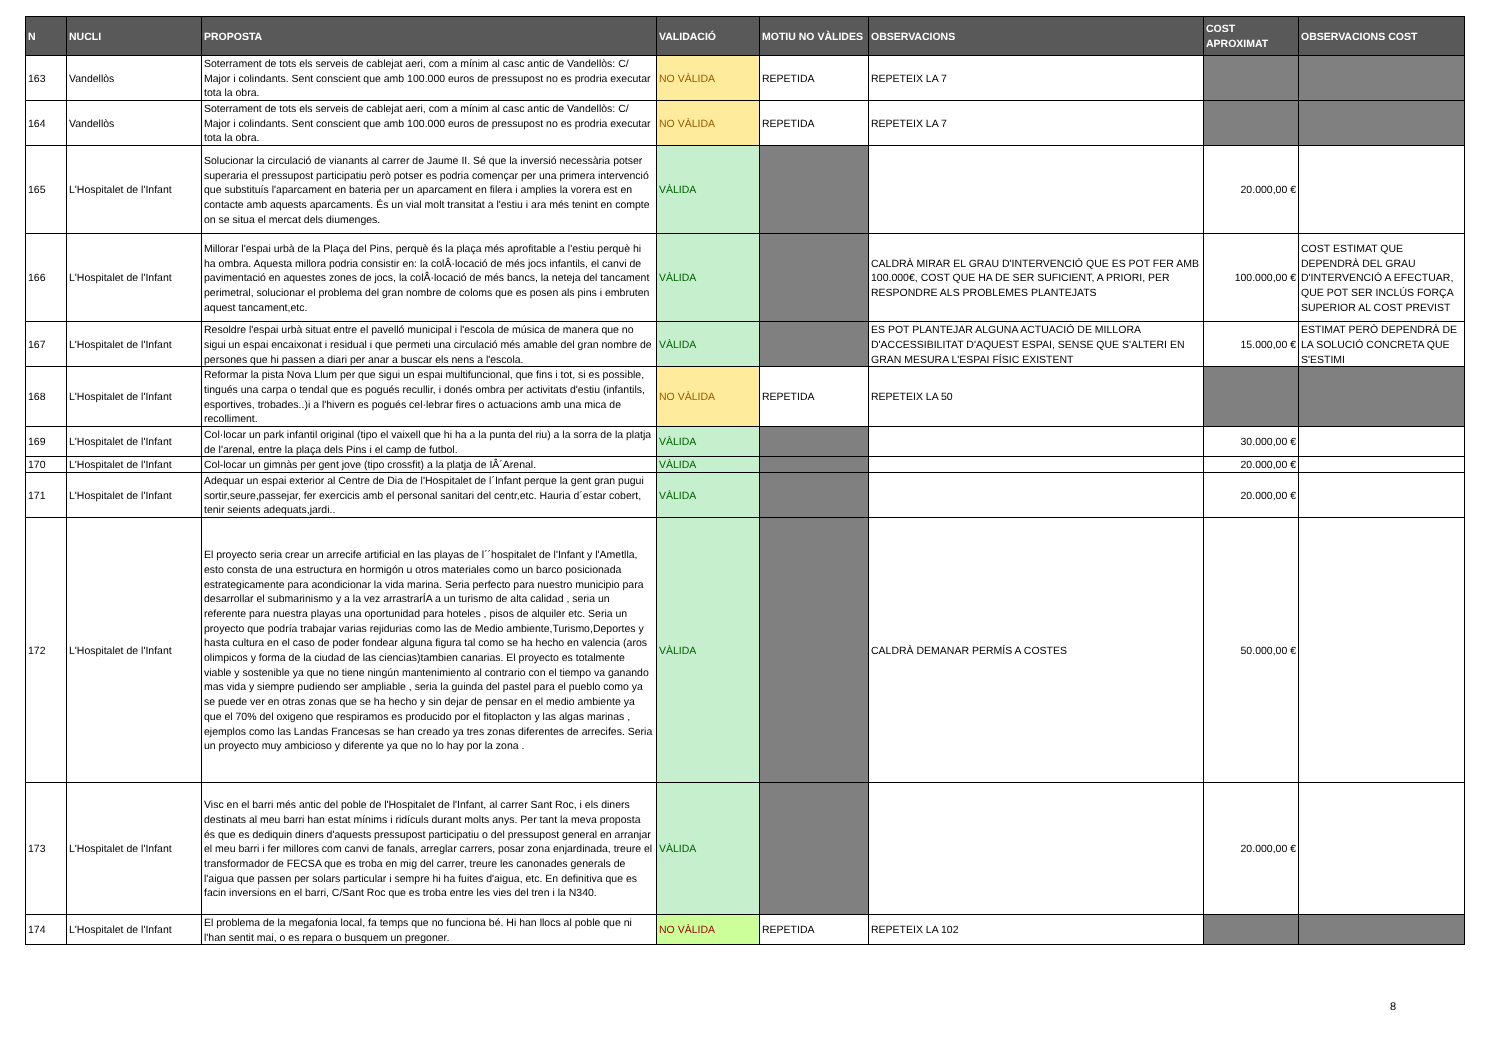| N | NUCLI | PROPOSTA | VALIDACIÓ | MOTIU NO VÀLIDES | OBSERVACIONS | COST APROXIMAT | OBSERVACIONS COST |
| --- | --- | --- | --- | --- | --- | --- | --- |
| 163 | Vandellòs | Soterrament de tots els serveis de cablejat aeri, com a mínim al casc antic de Vandellòs: C/ Major i colindants. Sent conscient que amb 100.000 euros de pressupost no es prodria executar tota la obra. | NO VÀLIDA | REPETIDA | REPETEIX LA 7 | | |
| 164 | Vandellòs | Soterrament de tots els serveis de cablejat aeri, com a mínim al casc antic de Vandellòs: C/ Major i colindants. Sent conscient que amb 100.000 euros de pressupost no es prodria executar tota la obra. | NO VÀLIDA | REPETIDA | REPETEIX LA 7 | | |
| 165 | L'Hospitalet de l'Infant | Solucionar la circulació de vianants al carrer de Jaume II. Sé que la inversió necessària potser superaria el pressupost participatiu però potser es podria començar per una primera intervenció que substituís l'aparcament en bateria per un aparcament en filera i amplies la vorera est en contacte amb aquests aparcaments. És un vial molt transitat a l'estiu i ara més tenint en compte on se situa el mercat dels diumenges. | VÀLIDA | | | 20.000,00 € | |
| 166 | L'Hospitalet de l'Infant | Millorar l'espai urbà de la Plaça del Pins, perquè és la plaça més aprofitable a l'estiu perquè hi ha ombra. Aquesta millora podria consistir en: la colÂ·locació de més jocs infantils, el canvi de pavimentació en aquestes zones de jocs, la colÂ·locació de més bancs, la neteja del tancament perimetral, solucionar el problema del gran nombre de coloms que es posen als pins i embruten aquest tancament,etc. | VÀLIDA | | CALDRÀ MIRAR EL GRAU D'INTERVENCIÓ QUE ES POT FER AMB 100.000€, COST QUE HA DE SER SUFICIENT, A PRIORI, PER RESPONDRE ALS PROBLEMES PLANTEJATS | 100.000,00 € | COST ESTIMAT QUE DEPENDRÀ DEL GRAU D'INTERVENCIÓ A EFECTUAR, QUE POT SER INCLÚS FORÇA SUPERIOR AL COST PREVIST |
| 167 | L'Hospitalet de l'Infant | Resoldre l'espai urbà situat entre el pavelló municipal i l'escola de música de manera que no sigui un espai encaixonat i residual i que permeti una circulació més amable del gran nombre de persones que hi passen a diari per anar a buscar els nens a l'escola. | VÀLIDA | | ES POT PLANTEJAR ALGUNA ACTUACIÓ DE MILLORA D'ACCESSIBILITAT D'AQUEST ESPAI, SENSE QUE S'ALTERI EN GRAN MESURA L'ESPAI FÍSIC EXISTENT | 15.000,00 € | ESTIMAT PERÒ DEPENDRÀ DE LA SOLUCIÓ CONCRETA QUE S'ESTIMI |
| 168 | L'Hospitalet de l'Infant | Reformar la pista Nova Llum per que sigui un espai multifuncional, que fins i tot, si es possible, tingués una carpa o tendal que es pogués recullir, i donés ombra per activitats d'estiu (infantils, esportives, trobades..)i a l'hivern es pogués cel·lebrar fires o actuacions amb una mica de recolliment. | NO VÀLIDA | REPETIDA | REPETEIX LA 50 | | |
| 169 | L'Hospitalet de l'Infant | Col·locar un park infantil original (tipo el vaixell que hi ha a la punta del riu) a la sorra de la platja de l'arenal, entre la plaça dels Pins i el camp de futbol. | VÀLIDA | | | 30.000,00 € | |
| 170 | L'Hospitalet de l'Infant | Col-locar un gimnàs per gent jove (tipo crossfit) a la platja de IÂ´Arenal. | VÀLIDA | | | 20.000,00 € | |
| 171 | L'Hospitalet de l'Infant | Adequar un espai exterior al Centre de Dia de l'Hospitalet de l´Infant perque la gent gran pugui sortir,seure,passejar, fer exercicis amb el personal sanitari del centr,etc. Hauria d´estar cobert, tenir seients adequats,jardi.. | VÀLIDA | | | 20.000,00 € | |
| 172 | L'Hospitalet de l'Infant | El proyecto seria crear un arrecife artificial en las playas de l´´hospitalet de l'Infant y l'Ametlla, esto consta de una estructura en hormigón u otros materiales como un barco posicionada estrategicamente para acondicionar la vida marina. Seria perfecto para nuestro municipio para desarrollar el submarinismo y a la vez arrastrarÍA a un turismo de alta calidad , seria un referente para nuestra playas una oportunidad para hoteles , pisos de alquiler etc. Seria un proyecto que podría trabajar varias rejidurias como las de Medio ambiente,Turismo,Deportes y hasta cultura en el caso de poder fondear alguna figura tal como se ha hecho en valencia (aros olimpicos y forma de la ciudad de las ciencias)tambien canarias. El proyecto es totalmente viable y sostenible ya que no tiene ningún mantenimiento al contrario con el tiempo va ganando mas vida y siempre pudiendo ser ampliable , seria la guinda del pastel para el pueblo como ya se puede ver en otras zonas que se ha hecho y sin dejar de pensar en el medio ambiente ya que el 70% del oxigeno que respiramos es producido por el fitoplacton y las algas marinas , ejemplos como las Landas Francesas se han creado ya tres zonas diferentes de arrecifes. Seria un proyecto muy ambicioso y diferente ya que no lo hay por la zona . | VÀLIDA | | CALDRÀ DEMANAR PERMÍS A COSTES | 50.000,00 € | |
| 173 | L'Hospitalet de l'Infant | Visc en el barri més antic del poble de l'Hospitalet de l'Infant, al carrer Sant Roc, i els diners destinats al meu barri han estat mínims i ridículs durant molts anys. Per tant la meva proposta és que es dediquin diners d'aquests pressupost participatiu o del pressupost general en arranjar el meu barri i fer millores com canvi de fanals, arreglar carrers, posar zona enjardinada, treure el transformador de FECSA que es troba en mig del carrer, treure les canonades generals de l'aigua que passen per solars particular i sempre hi ha fuites d'aigua, etc. En definitiva que es facin inversions en el barri, C/Sant Roc que es troba entre les vies del tren i la N340. | VÀLIDA | | | 20.000,00 € | |
| 174 | L'Hospitalet de l'Infant | El problema de la megafonia local, fa temps que no funciona bé. Hi han llocs al poble que ni l'han sentit mai, o es repara o busquem un pregoner. | NO VÀLIDA | REPETIDA | REPETEIX LA 102 | | |
8